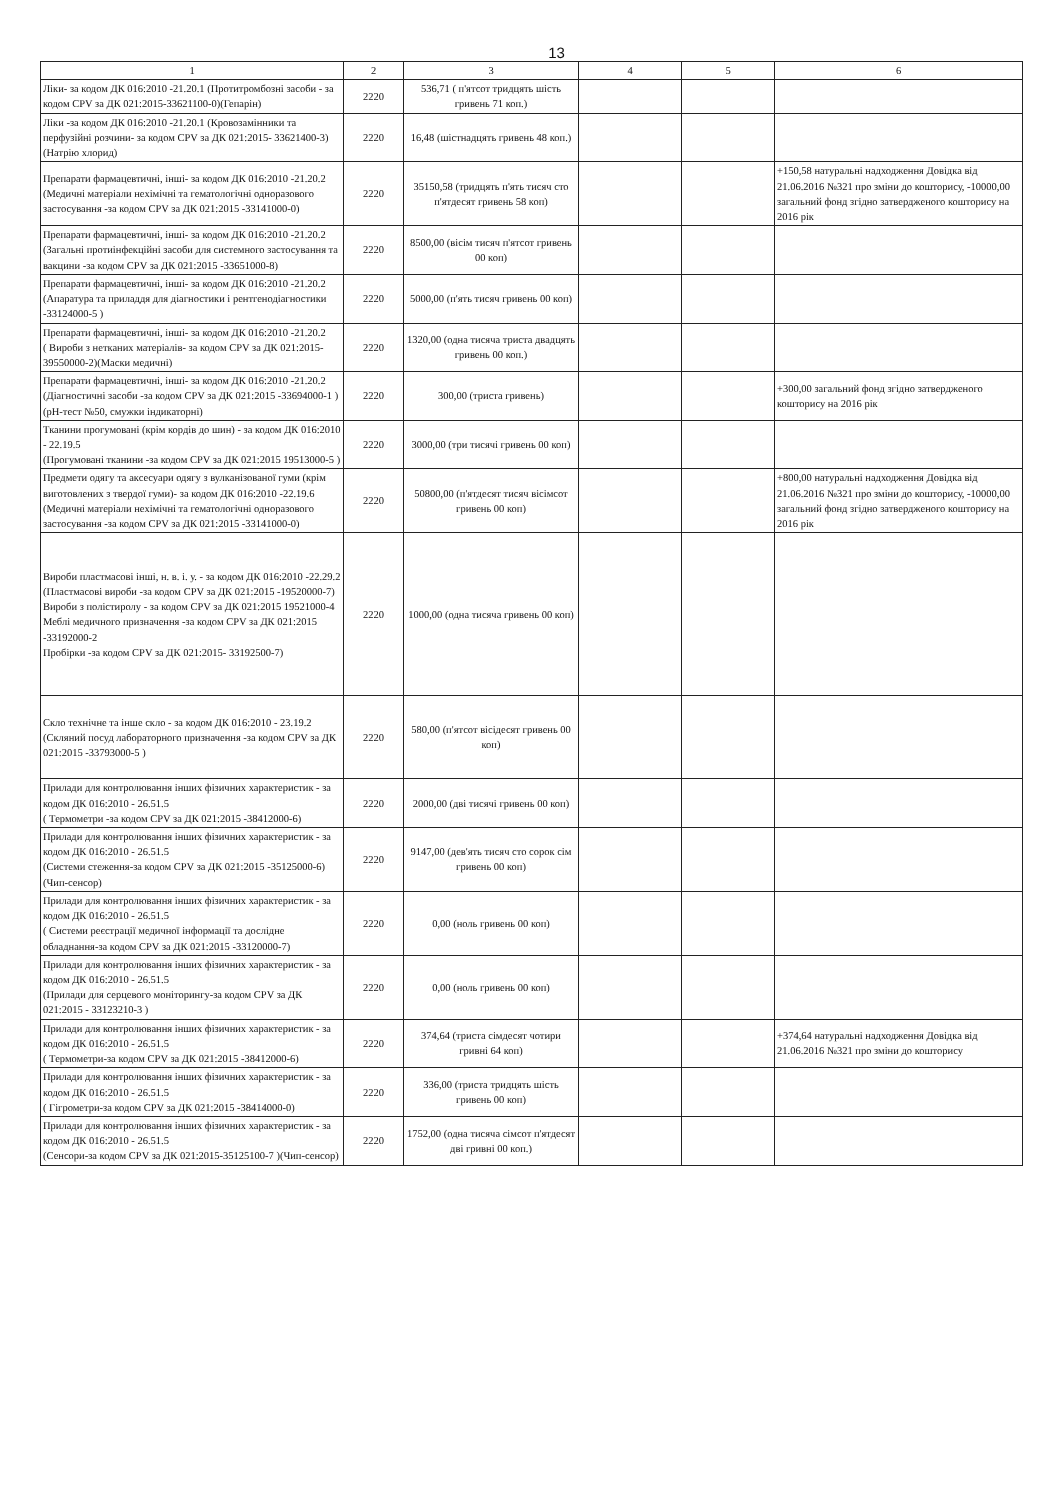13
| 1 | 2 | 3 | 4 | 5 | 6 |
| --- | --- | --- | --- | --- | --- |
| Ліки- за кодом ДК 016:2010 -21.20.1 (Протитромбозні засоби - за кодом CPV за ДК 021:2015-33621100-0)(Гепарін) | 2220 | 536,71 ( п'ятсот тридцять шість гривень 71 коп.) | | | |
| Ліки -за кодом ДК 016:2010 -21.20.1 (Кровозамінники та перфузійні розчини- за кодом CPV за ДК 021:2015- 33621400-3) (Натрію хлорид) | 2220 | 16,48 (шістнадцять гривень 48 коп.) | | | |
| Препарати фармацевтичні, інші- за кодом ДК 016:2010 -21.20.2 (Медичні матеріали нехімічні та гематологічні одноразового застосування -за кодом CPV за ДК 021:2015 -33141000-0) | 2220 | 35150,58 (тридцять п'ять тисяч сто п'ятдесят гривень 58 коп) | | | +150,58 натуральні надходження Довідка від 21.06.2016 №321 про зміни до кошторису, -10000,00 загальний фонд згідно затвердженого кошторису на 2016 рік |
| Препарати фармацевтичні, інші- за кодом ДК 016:2010 -21.20.2 (Загальні протиінфекційні засоби для системного застосування та вакцини -за кодом CPV за ДК 021:2015 -33651000-8) | 2220 | 8500,00 (вісім тисяч п'ятсот гривень 00 коп) | | | |
| Препарати фармацевтичні, інші- за кодом ДК 016:2010 -21.20.2 (Апаратура та приладдя для діагностики і рентгенодіагностики -33124000-5 ) | 2220 | 5000,00 (п'ять тисяч гривень 00 коп) | | | |
| Препарати фармацевтичні, інші- за кодом ДК 016:2010 -21.20.2 ( Вироби з нетканих матеріалів- за кодом CPV за ДК 021:2015-39550000-2)(Маски медичні) | 2220 | 1320,00 (одна тисяча триста двадцять гривень 00 коп.) | | | |
| Препарати фармацевтичні, інші- за кодом ДК 016:2010 -21.20.2 (Діагностичні засоби -за кодом CPV за ДК 021:2015 -33694000-1 )(pH-тест №50, смужки індикаторні) | 2220 | 300,00 (триста гривень) | | | +300,00 загальний фонд згідно затвердженого кошторису на 2016 рік |
| Тканини прогумовані (крім кордів до шин) - за кодом ДК 016:2010 - 22.19.5 (Прогумовані тканини -за кодом CPV за ДК 021:2015 19513000-5 ) | 2220 | 3000,00 (три тисячі гривень 00 коп) | | | |
| Предмети одягу та аксесуари одягу з вулканізованої гуми (крім виготовлених з твердої гуми)- за кодом ДК 016:2010 -22.19.6 (Медичні матеріали нехімічні та гематологічні одноразового застосування -за кодом CPV за ДК 021:2015 -33141000-0) | 2220 | 50800,00 (п'ятдесят тисяч вісімсот гривень 00 коп) | | | +800,00 натуральні надходження Довідка від 21.06.2016 №321 про зміни до кошторису, -10000,00 загальний фонд згідно затвердженого кошторису на 2016 рік |
| Вироби пластмасові інші, н. в. і. у. - за кодом ДК 016:2010 -22.29.2 (Пластмасові вироби -за кодом CPV за ДК 021:2015 -19520000-7) Вироби з полістиролу - за кодом CPV за ДК 021:2015 19521000-4 Меблі медичного призначення -за кодом CPV за ДК 021:2015 -33192000-2 Пробірки -за кодом CPV за ДК 021:2015- 33192500-7) | 2220 | 1000,00 (одна тисяча гривень 00 коп) | | | |
| Скло технічне та інше скло - за кодом ДК 016:2010 - 23.19.2 (Скляний посуд лабораторного призначення -за кодом CPV за ДК 021:2015 -33793000-5 ) | 2220 | 580,00 (п'ятсот вісідесят гривень 00 коп) | | | |
| Прилади для контролювання інших фізичних характеристик - за кодом ДК 016:2010 - 26.51.5 ( Термометри -за кодом CPV за ДК 021:2015 -38412000-6) | 2220 | 2000,00 (дві тисячі гривень 00 коп) | | | |
| Прилади для контролювання інших фізичних характеристик - за кодом ДК 016:2010 - 26.51.5 (Системи стеження-за кодом CPV за ДК 021:2015 -35125000-6)(Чип-сенсор) | 2220 | 9147,00 (дев'ять тисяч сто сорок сім гривень 00 коп) | | | |
| Прилади для контролювання інших фізичних характеристик - за кодом ДК 016:2010 - 26.51.5 ( Системи реєстрації медичної інформації та дослідне обладнання-за кодом CPV за ДК 021:2015 -33120000-7) | 2220 | 0,00 (ноль гривень 00 коп) | | | |
| Прилади для контролювання інших фізичних характеристик - за кодом ДК 016:2010 - 26.51.5 (Прилади для серцевого моніторингу-за кодом CPV за ДК 021:2015 - 33123210-3 ) | 2220 | 0,00 (ноль гривень 00 коп) | | | |
| Прилади для контролювання інших фізичних характеристик - за кодом ДК 016:2010 - 26.51.5 ( Термометри-за кодом CPV за ДК 021:2015 -38412000-6) | 2220 | 374,64 (триста сімдесят чотири гривні 64 коп) | | | +374,64 натуральні надходження Довідка від 21.06.2016 №321 про зміни до кошторису |
| Прилади для контролювання інших фізичних характеристик - за кодом ДК 016:2010 - 26.51.5 ( Гігрометри-за кодом CPV за ДК 021:2015 -38414000-0) | 2220 | 336,00 (триста тридцять шість гривень 00 коп) | | | |
| Прилади для контролювання інших фізичних характеристик - за кодом ДК 016:2010 - 26.51.5 (Сенсори-за кодом CPV за ДК 021:2015-35125100-7 )(Чип-сенсор) | 2220 | 1752,00 (одна тисяча сімсот п'ятдесят дві гривні 00 коп.) | | | |